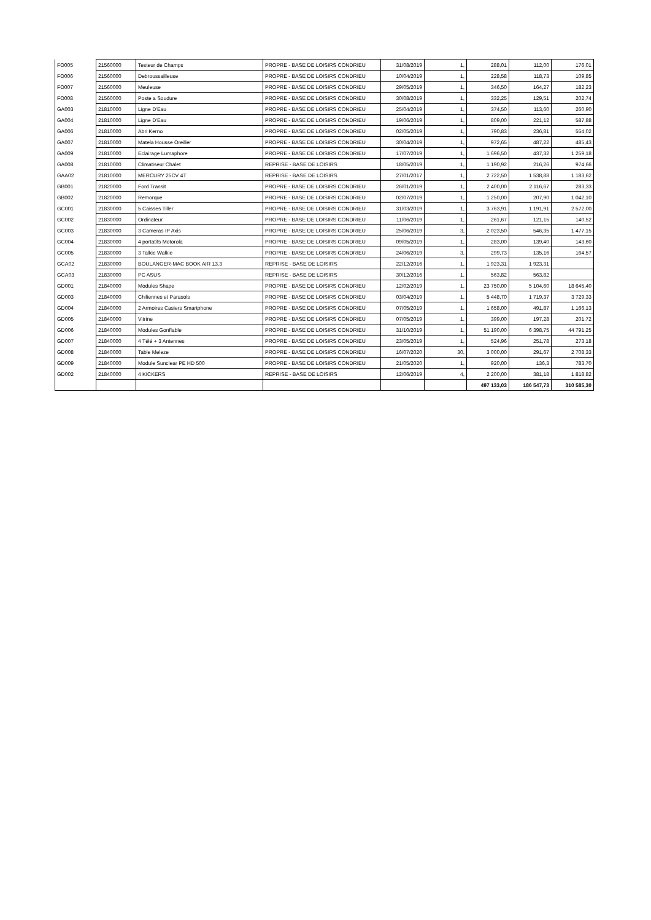| FO005 | 21560000 | Testeur de Champs | PROPRE - BASE DE LOISIRS CONDRIEU | 31/08/2019 | 1, | 288,01 | 112,00 | 176,01 |
| FO006 | 21560000 | Debroussailleuse | PROPRE - BASE DE LOISIRS CONDRIEU | 10/04/2019 | 1, | 228,58 | 118,73 | 109,85 |
| FO007 | 21560000 | Meuleuse | PROPRE - BASE DE LOISIRS CONDRIEU | 29/05/2019 | 1, | 346,50 | 164,27 | 182,23 |
| FO008 | 21560000 | Poste a Soudure | PROPRE - BASE DE LOISIRS CONDRIEU | 30/08/2019 | 1, | 332,25 | 129,51 | 202,74 |
| GA003 | 21810000 | Ligne D'Eau | PROPRE - BASE DE LOISIRS CONDRIEU | 25/04/2019 | 1, | 374,50 | 113,60 | 260,90 |
| GA004 | 21810000 | Ligne D'Eau | PROPRE - BASE DE LOISIRS CONDRIEU | 19/06/2019 | 1, | 809,00 | 221,12 | 587,88 |
| GA006 | 21810000 | Abri Kerno | PROPRE - BASE DE LOISIRS CONDRIEU | 02/05/2019 | 1, | 790,83 | 236,81 | 554,02 |
| GA007 | 21810000 | Matela Housse Oreiller | PROPRE - BASE DE LOISIRS CONDRIEU | 30/04/2019 | 1, | 972,65 | 487,22 | 485,43 |
| GA009 | 21810000 | Eclairage Lumaphore | PROPRE - BASE DE LOISIRS CONDRIEU | 17/07/2019 | 1, | 1 696,50 | 437,32 | 1 259,18 |
| GA008 | 21810000 | Climatiseur Chalet | REPRISE - BASE DE LOISIRS | 18/05/2019 | 1, | 1 190,92 | 216,26 | 974,66 |
| GAA02 | 21810000 | MERCURY 25CV 4T | REPRISE - BASE DE LOISIRS | 27/01/2017 | 1, | 2 722,50 | 1 538,88 | 1 183,62 |
| GB001 | 21820000 | Ford Transit | PROPRE - BASE DE LOISIRS CONDRIEU | 26/01/2019 | 1, | 2 400,00 | 2 116,67 | 283,33 |
| GB002 | 21820000 | Remorque | PROPRE - BASE DE LOISIRS CONDRIEU | 02/07/2019 | 1, | 1 250,00 | 207,90 | 1 042,10 |
| GC001 | 21830000 | 5 Caisses Tiller | PROPRE - BASE DE LOISIRS CONDRIEU | 31/03/2019 | 1, | 3 763,91 | 1 191,91 | 2 572,00 |
| GC002 | 21830000 | Ordinateur | PROPRE - BASE DE LOISIRS CONDRIEU | 11/06/2019 | 1, | 261,67 | 121,15 | 140,52 |
| GC003 | 21830000 | 3 Cameras IP Axis | PROPRE - BASE DE LOISIRS CONDRIEU | 25/06/2019 | 3, | 2 023,50 | 546,35 | 1 477,15 |
| GC004 | 21830000 | 4 portatifs Motorola | PROPRE - BASE DE LOISIRS CONDRIEU | 09/05/2019 | 1, | 283,00 | 139,40 | 143,60 |
| GC005 | 21830000 | 3 Talkie Walkie | PROPRE - BASE DE LOISIRS CONDRIEU | 24/06/2019 | 3, | 299,73 | 135,16 | 164,57 |
| GCA02 | 21830000 | BOULANGER-MAC BOOK AIR 13.3 | REPRISE - BASE DE LOISIRS | 22/12/2016 | 1, | 1 923,31 | 1 923,31 | |
| GCA03 | 21830000 | PC ASUS | REPRISE - BASE DE LOISIRS | 30/12/2016 | 1, | 563,82 | 563,82 | |
| GD001 | 21840000 | Modules Shape | PROPRE - BASE DE LOISIRS CONDRIEU | 12/02/2019 | 1, | 23 750,00 | 5 104,60 | 18 645,40 |
| GD003 | 21840000 | Chiliennes et Parasols | PROPRE - BASE DE LOISIRS CONDRIEU | 03/04/2019 | 1, | 5 448,70 | 1 719,37 | 3 729,33 |
| GD004 | 21840000 | 2 Armoires Casiers Smartphone | PROPRE - BASE DE LOISIRS CONDRIEU | 07/05/2019 | 1, | 1 658,00 | 491,87 | 1 166,13 |
| GD005 | 21840000 | Vitrine | PROPRE - BASE DE LOISIRS CONDRIEU | 07/05/2019 | 1, | 399,00 | 197,28 | 201,72 |
| GD006 | 21840000 | Modules Gonflable | PROPRE - BASE DE LOISIRS CONDRIEU | 31/10/2019 | 1, | 51 190,00 | 6 398,75 | 44 791,25 |
| GD007 | 21840000 | 4 Télé + 3 Antennes | PROPRE - BASE DE LOISIRS CONDRIEU | 23/05/2019 | 1, | 524,96 | 251,78 | 273,18 |
| GD008 | 21840000 | Table Meleze | PROPRE - BASE DE LOISIRS CONDRIEU | 16/07/2020 | 30, | 3 000,00 | 291,67 | 2 708,33 |
| GD009 | 21840000 | Module Sunclear PE HD 500 | PROPRE - BASE DE LOISIRS CONDRIEU | 21/05/2020 | 1, | 920,00 | 136,3 | 783,70 |
| GD002 | 21840000 | 4 KICKERS | REPRISE - BASE DE LOISIRS | 12/06/2019 | 4, | 2 200,00 | 381,18 | 1 818,82 |
| | | | | | | 497 133,03 | 186 547,73 | 310 585,30 |